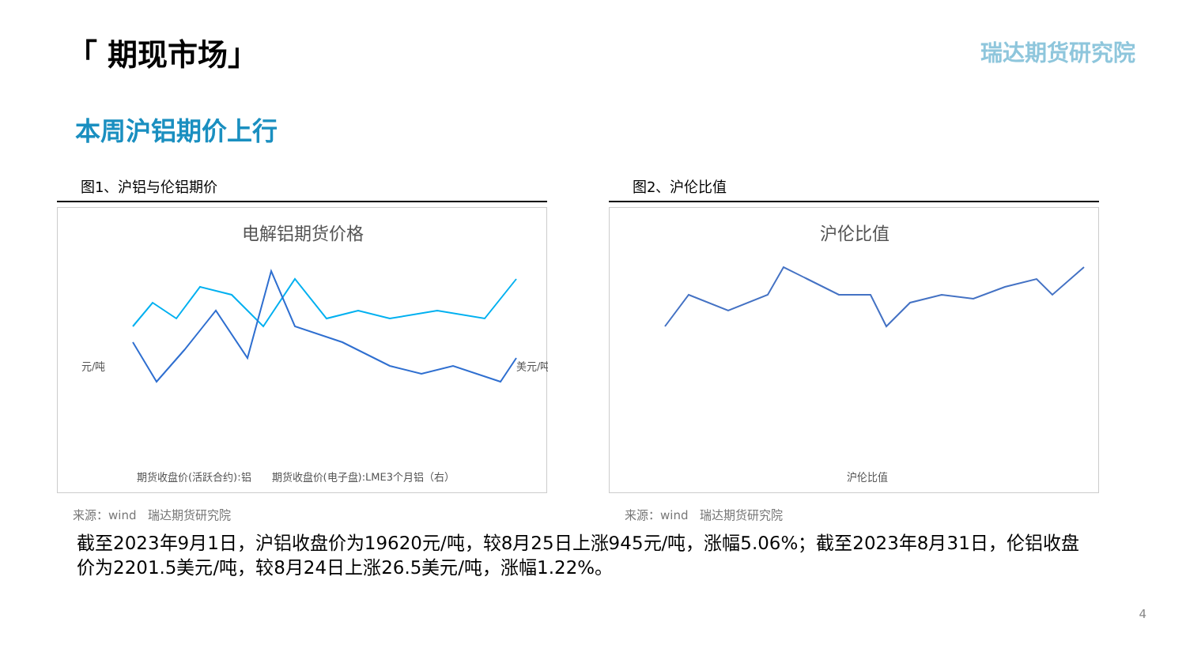「 期现市场」 瑞达期货研究院
本周沪铝期价上行
图1、沪铝与伦铝期价
电解铝期货价格
元/吨
美元/吨
期货收盘价(活跃合约):铝　　期货收盘价(电子盘):LME3个月铝（右）
来源：wind　瑞达期货研究院
图2、沪伦比值
沪伦比值
沪伦比值
来源：wind　瑞达期货研究院
截至2023年9月1日，沪铝收盘价为19620元/吨，较8月25日上涨945元/吨，涨幅5.06%；截至2023年8月31日，伦铝收盘价为2201.5美元/吨，较8月24日上涨26.5美元/吨，涨幅1.22%。
4